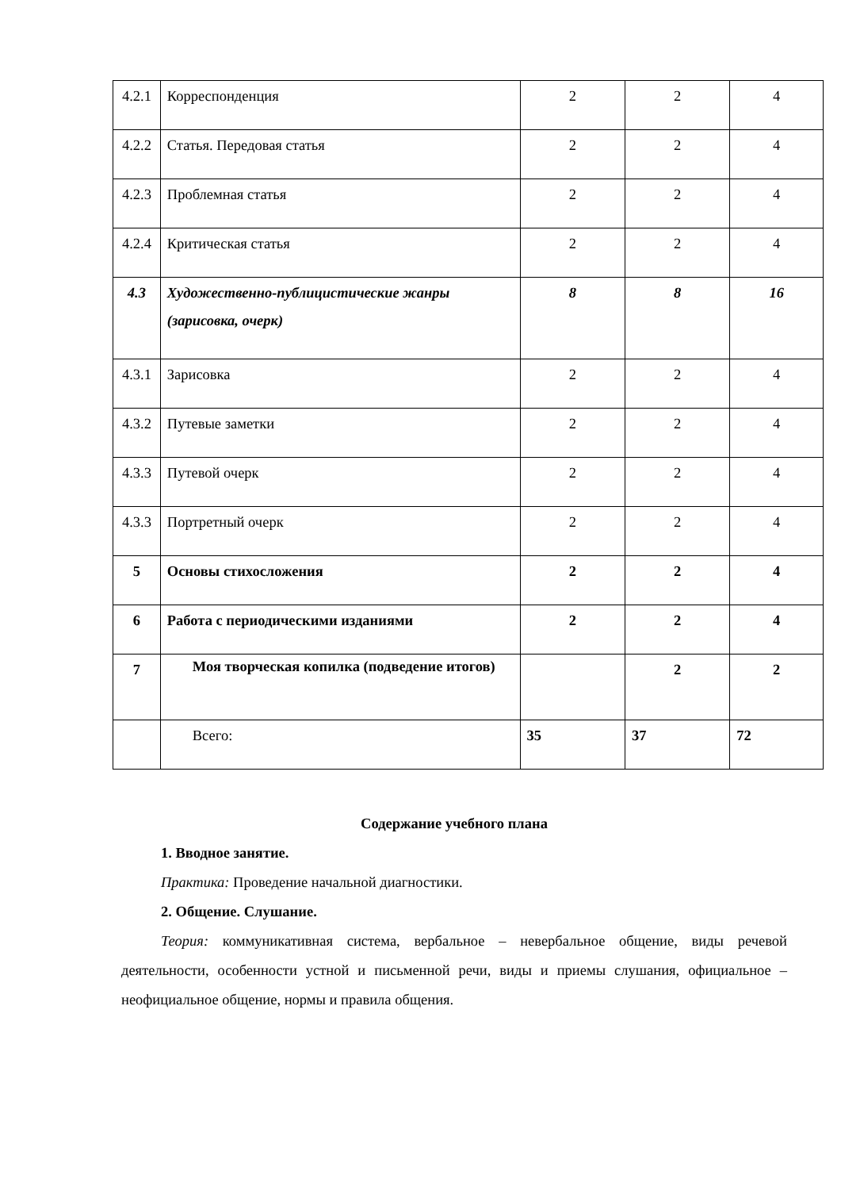| 4.2.1 | Корреспонденция | 2 | 2 | 4 |
| 4.2.2 | Статья. Передовая статья | 2 | 2 | 4 |
| 4.2.3 | Проблемная статья | 2 | 2 | 4 |
| 4.2.4 | Критическая статья | 2 | 2 | 4 |
| 4.3 | Художественно-публицистические жанры (зарисовка, очерк) | 8 | 8 | 16 |
| 4.3.1 | Зарисовка | 2 | 2 | 4 |
| 4.3.2 | Путевые заметки | 2 | 2 | 4 |
| 4.3.3 | Путевой очерк | 2 | 2 | 4 |
| 4.3.3 | Портретный очерк | 2 | 2 | 4 |
| 5 | Основы стихосложения | 2 | 2 | 4 |
| 6 | Работа с периодическими изданиями | 2 | 2 | 4 |
| 7 | Моя творческая копилка (подведение итогов) | | 2 | 2 |
| | Всего: | 35 | 37 | 72 |
Содержание учебного плана
1. Вводное занятие.
Практика: Проведение начальной диагностики.
2. Общение. Слушание.
Теория: коммуникативная система, вербальное – невербальное общение, виды речевой деятельности, особенности устной и письменной речи, виды и приемы слушания, официальное – неофициальное общение, нормы и правила общения.